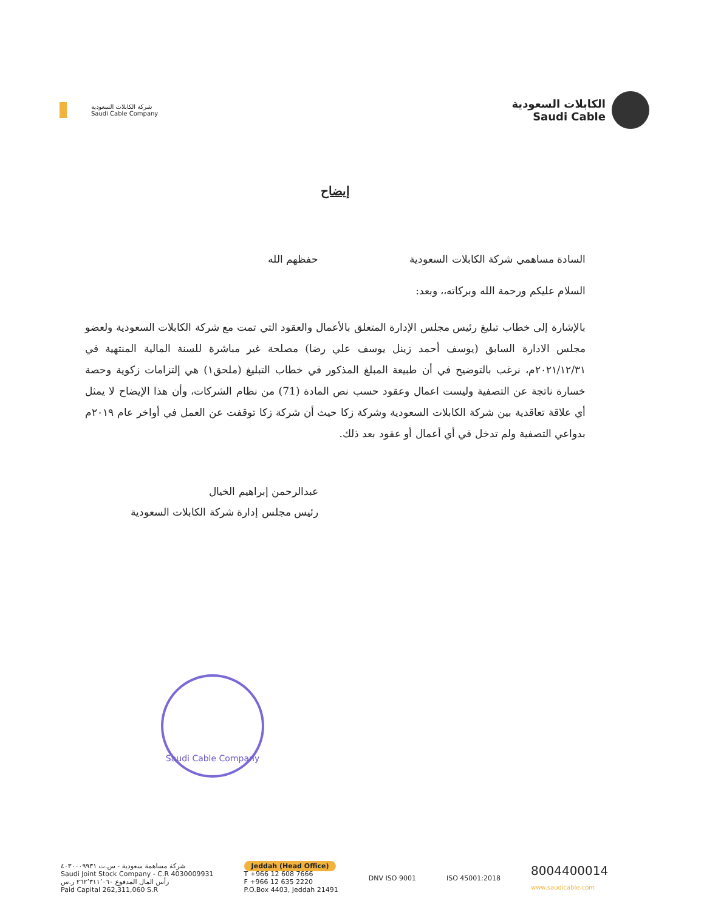شركة الكابلات السعودية
Saudi Cable Company
الكابلات السعودية
Saudi Cable
إيضاح
السادة مساهمي شركة الكابلات السعودية حفظهم الله
السلام عليكم ورحمة الله وبركاته،، وبعد:
بالإشارة إلى خطاب تبليغ رئيس مجلس الإدارة المتعلق بالأعمال والعقود التي تمت مع شركة الكابلات السعودية ولعضو مجلس الادارة السابق (يوسف أحمد زينل يوسف علي رضا) مصلحة غير مباشرة للسنة المالية المنتهية في ٢٠٢١/١٢/٣١م، نرغب بالتوضيح في أن طبيعة المبلغ المذكور في خطاب التبليغ (ملحق١) هي إلتزامات زكوية وحصة خسارة ناتجة عن التصفية وليست اعمال وعقود حسب نص المادة (71) من نظام الشركات، وأن هذا الإيضاح لا يمثل أي علاقة تعاقدية بين شركة الكابلات السعودية وشركة زكا حيث أن شركة زكا توقفت عن العمل في أواخر عام ٢٠١٩م بدواعي التصفية ولم تدخل في أي أعمال أو عقود بعد ذلك.
عبدالرحمن إبراهيم الخيال
رئيس مجلس إدارة شركة الكابلات السعودية
Saudi Cable Company
شركة مساهمة سعودية - س.ت ٤٠٣٠٠٠٩٩٣١
Saudi Joint Stock Company - C.R 4030009931
رأس المال المدفوع ٢٦٢٬٣١١٬٠٦٠ ر.س
Paid Capital 262,311,060 S.R
Jeddah (Head Office)
T +966 12 608 7666
F +966 12 635 2220
P.O.Box 4403, Jeddah 21491
DNV ISO 9001 ISO 45001:2018
8004400014
www.saudicable.com